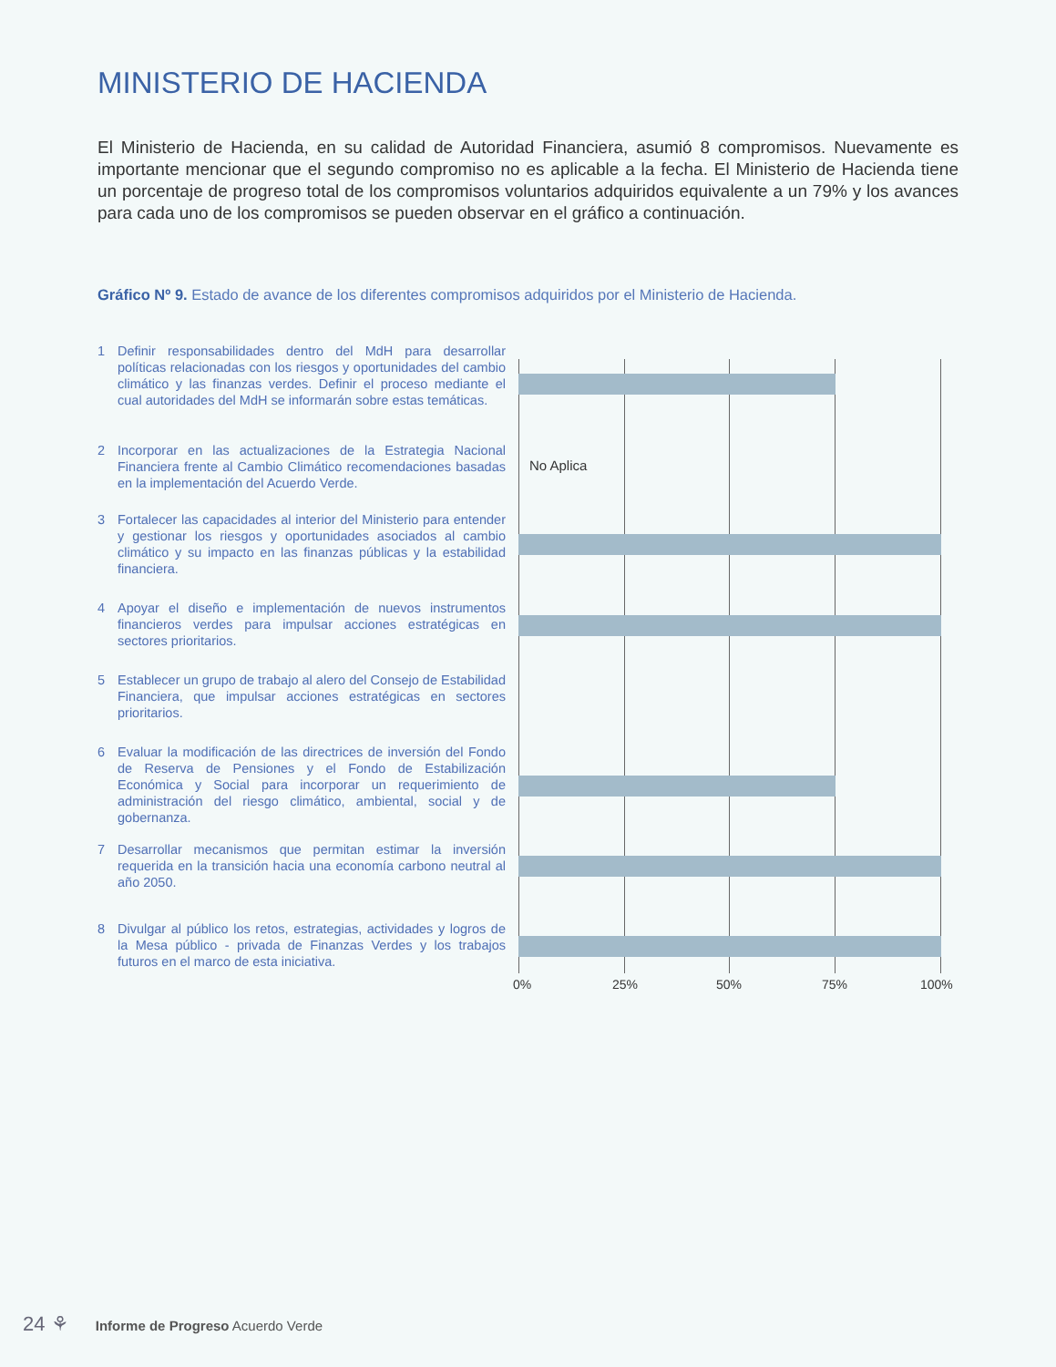MINISTERIO DE HACIENDA
El Ministerio de Hacienda, en su calidad de Autoridad Financiera, asumió 8 compromisos. Nuevamente es importante mencionar que el segundo compromiso no es aplicable a la fecha. El Ministerio de Hacienda tiene un porcentaje de progreso total de los compromisos voluntarios adquiridos equivalente a un 79% y los avances para cada uno de los compromisos se pueden observar en el gráfico a continuación.
Gráfico Nº 9. Estado de avance de los diferentes compromisos adquiridos por el Ministerio de Hacienda.
1 Definir responsabilidades dentro del MdH para desarrollar políticas relacionadas con los riesgos y oportunidades del cambio climático y las finanzas verdes. Definir el proceso mediante el cual autoridades del MdH se informarán sobre estas temáticas.
2 Incorporar en las actualizaciones de la Estrategia Nacional Financiera frente al Cambio Climático recomendaciones basadas en la implementación del Acuerdo Verde.
3 Fortalecer las capacidades al interior del Ministerio para entender y gestionar los riesgos y oportunidades asociados al cambio climático y su impacto en las finanzas públicas y la estabilidad financiera.
4 Apoyar el diseño e implementación de nuevos instrumentos financieros verdes para impulsar acciones estratégicas en sectores prioritarios.
5 Establecer un grupo de trabajo al alero del Consejo de Estabilidad Financiera, que impulsar acciones estratégicas en sectores prioritarios.
6 Evaluar la modificación de las directrices de inversión del Fondo de Reserva de Pensiones y el Fondo de Estabilización Económica y Social para incorporar un requerimiento de administración del riesgo climático, ambiental, social y de gobernanza.
7 Desarrollar mecanismos que permitan estimar la inversión requerida en la transición hacia una economía carbono neutral al año 2050.
8 Divulgar al público los retos, estrategias, actividades y logros de la Mesa público - privada de Finanzas Verdes y los trabajos futuros en el marco de esta iniciativa.
No Aplica
0% 25% 50% 75% 100%
24 ⚘ Informe de Progreso Acuerdo Verde